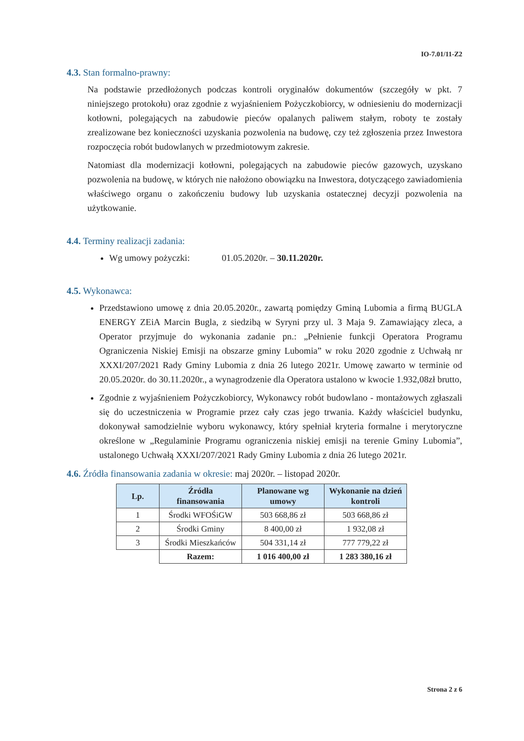IO-7.01/11-Z2
4.3. Stan formalno-prawny:
Na podstawie przedłożonych podczas kontroli oryginałów dokumentów (szczegóły w pkt. 7 niniejszego protokołu) oraz zgodnie z wyjaśnieniem Pożyczkobiorcy, w odniesieniu do modernizacji kotłowni, polegających na zabudowie pieców opalanych paliwem stałym, roboty te zostały zrealizowane bez konieczności uzyskania pozwolenia na budowę, czy też zgłoszenia przez Inwestora rozpoczęcia robót budowlanych w przedmiotowym zakresie.
Natomiast dla modernizacji kotłowni, polegających na zabudowie pieców gazowych, uzyskano pozwolenia na budowę, w których nie nałożono obowiązku na Inwestora, dotyczącego zawiadomienia właściwego organu o zakończeniu budowy lub uzyskania ostatecznej decyzji pozwolenia na użytkowanie.
4.4. Terminy realizacji zadania:
Wg umowy pożyczki: 01.05.2020r. – 30.11.2020r.
4.5. Wykonawca:
Przedstawiono umowę z dnia 20.05.2020r., zawartą pomiędzy Gminą Lubomia a firmą BUGLA ENERGY ZEiA Marcin Bugla, z siedzibą w Syryni przy ul. 3 Maja 9. Zamawiający zleca, a Operator przyjmuje do wykonania zadanie pn.: „Pełnienie funkcji Operatora Programu Ograniczenia Niskiej Emisji na obszarze gminy Lubomia” w roku 2020 zgodnie z Uchwałą nr XXXI/207/2021 Rady Gminy Lubomia z dnia 26 lutego 2021r. Umowę zawarto w terminie od 20.05.2020r. do 30.11.2020r., a wynagrodzenie dla Operatora ustalono w kwocie 1.932,08zł brutto,
Zgodnie z wyjaśnieniem Pożyczkobiorcy, Wykonawcy robót budowlano - montażowych zgłaszali się do uczestniczenia w Programie przez cały czas jego trwania. Każdy właściciel budynku, dokonywał samodzielnie wyboru wykonawcy, który spełniał kryteria formalne i merytoryczne określone w „Regulaminie Programu ograniczenia niskiej emisji na terenie Gminy Lubomia”, ustalonego Uchwałą XXXI/207/2021 Rady Gminy Lubomia z dnia 26 lutego 2021r.
4.6. Źródła finansowania zadania w okresie: maj 2020r. – listopad 2020r.
| Lp. | Źródła finansowania | Planowane wg umowy | Wykonanie na dzień kontroli |
| --- | --- | --- | --- |
| 1 | Środki WFOŚiGW | 503 668,86 zł | 503 668,86 zł |
| 2 | Środki Gminy | 8 400,00 zł | 1 932,08 zł |
| 3 | Środki Mieszkańców | 504 331,14 zł | 777 779,22 zł |
| | Razem: | 1 016 400,00 zł | 1 283 380,16 zł |
Strona 2 z 6